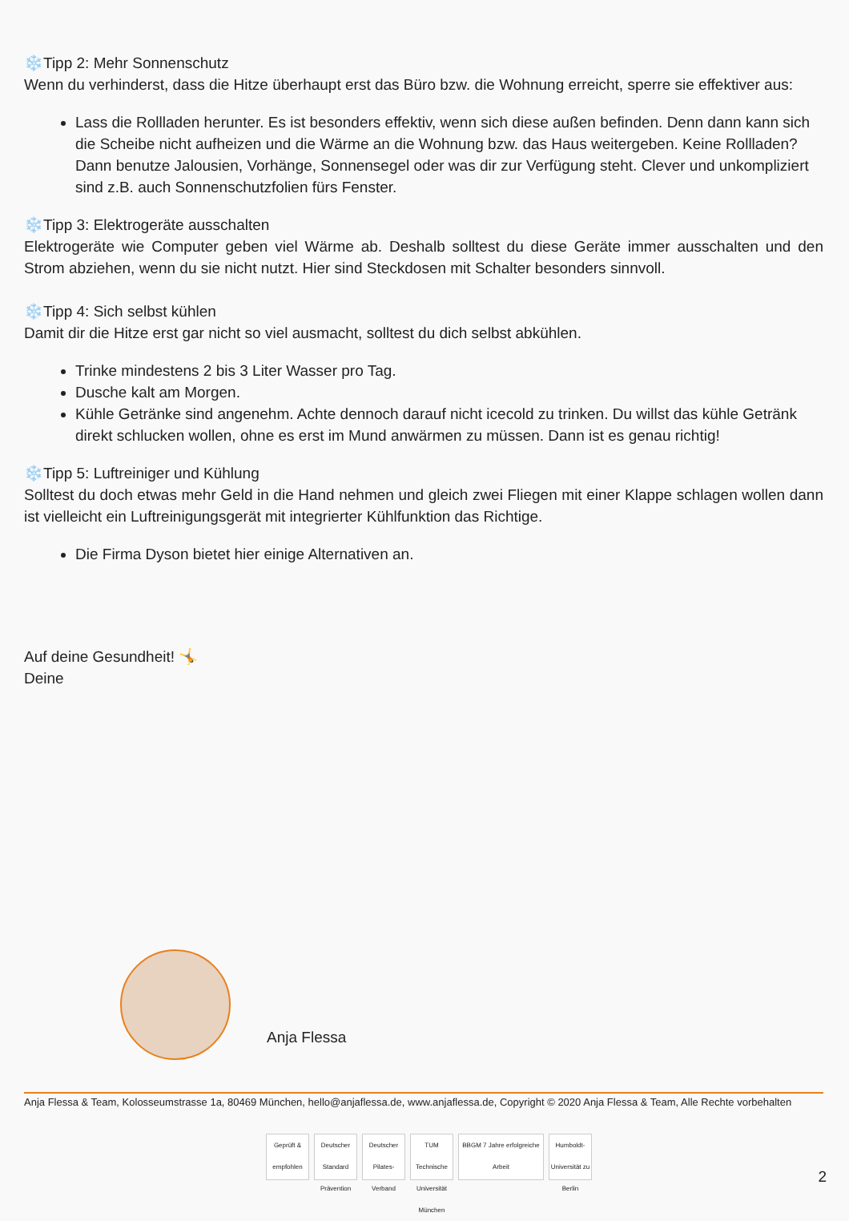❄️Tipp 2: Mehr Sonnenschutz
Wenn du verhinderst, dass die Hitze überhaupt erst das Büro bzw. die Wohnung erreicht, sperre sie effektiver aus:
Lass die Rollladen herunter. Es ist besonders effektiv, wenn sich diese außen befinden. Denn dann kann sich die Scheibe nicht aufheizen und die Wärme an die Wohnung bzw. das Haus weitergeben. Keine Rollladen? Dann benutze Jalousien, Vorhänge, Sonnensegel oder was dir zur Verfügung steht. Clever und unkompliziert sind z.B. auch Sonnenschutzfolien fürs Fenster.
❄️Tipp 3: Elektrogeräte ausschalten
Elektrogeräte wie Computer geben viel Wärme ab. Deshalb solltest du diese Geräte immer ausschalten und den Strom abziehen, wenn du sie nicht nutzt. Hier sind Steckdosen mit Schalter besonders sinnvoll.
❄️Tipp 4: Sich selbst kühlen
Damit dir die Hitze erst gar nicht so viel ausmacht, solltest du dich selbst abkühlen.
Trinke mindestens 2 bis 3 Liter Wasser pro Tag.
Dusche kalt am Morgen.
Kühle Getränke sind angenehm. Achte dennoch darauf nicht icecold zu trinken. Du willst das kühle Getränk direkt schlucken wollen, ohne es erst im Mund anwärmen zu müssen. Dann ist es genau richtig!
❄️Tipp 5: Luftreiniger und Kühlung
Solltest du doch etwas mehr Geld in die Hand nehmen und gleich zwei Fliegen mit einer Klappe schlagen wollen dann ist vielleicht ein Luftreinigungsgerät mit integrierter Kühlfunktion das Richtige.
Die Firma Dyson bietet hier einige Alternativen an.
Auf deine Gesundheit! 🤸
Deine
Anja Flessa
Anja Flessa & Team, Kolosseumstrasse 1a, 80469 München, hello@anjaflessa.de, www.anjaflessa.de, Copyright © 2020 Anja Flessa & Team, Alle Rechte vorbehalten
Geprüft & empfohlen
Deutscher Standard Prävention
Deutscher Pilates-Verband
TUM Technische Universität München
BBGM 7 Jahre erfolgreiche Arbeit
Humboldt-Universität zu Berlin
2